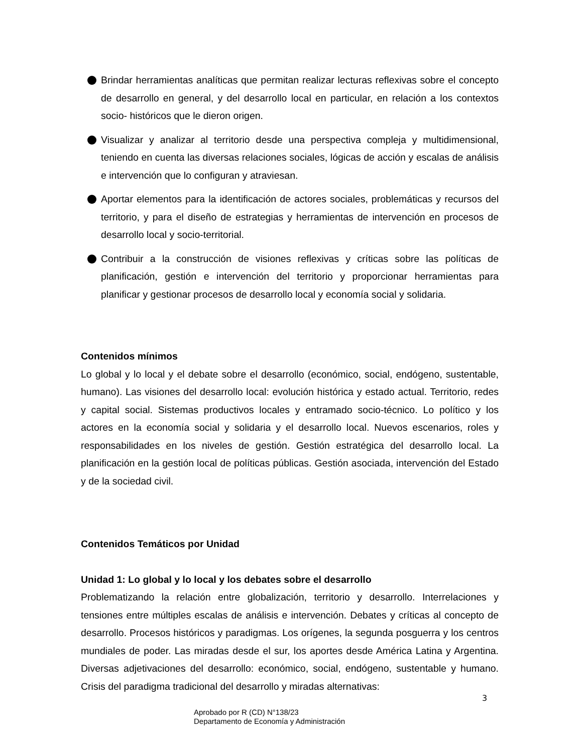Brindar herramientas analíticas que permitan realizar lecturas reflexivas sobre el concepto de desarrollo en general, y del desarrollo local en particular, en relación a los contextos socio- históricos que le dieron origen.
Visualizar y analizar al territorio desde una perspectiva compleja y multidimensional, teniendo en cuenta las diversas relaciones sociales, lógicas de acción y escalas de análisis e intervención que lo configuran y atraviesan.
Aportar elementos para la identificación de actores sociales, problemáticas y recursos del territorio, y para el diseño de estrategias y herramientas de intervención en procesos de desarrollo local y socio-territorial.
Contribuir a la construcción de visiones reflexivas y críticas sobre las políticas de planificación, gestión e intervención del territorio y proporcionar herramientas para planificar y gestionar procesos de desarrollo local y economía social y solidaria.
Contenidos mínimos
Lo global y lo local y el debate sobre el desarrollo (económico, social, endógeno, sustentable, humano). Las visiones del desarrollo local: evolución histórica y estado actual. Territorio, redes y capital social. Sistemas productivos locales y entramado socio-técnico. Lo político y los actores en la economía social y solidaria y el desarrollo local. Nuevos escenarios, roles y responsabilidades en los niveles de gestión. Gestión estratégica del desarrollo local. La planificación en la gestión local de políticas públicas. Gestión asociada, intervención del Estado y de la sociedad civil.
Contenidos Temáticos por Unidad
Unidad 1: Lo global y lo local y los debates sobre el desarrollo
Problematizando la relación entre globalización, territorio y desarrollo. Interrelaciones y tensiones entre múltiples escalas de análisis e intervención. Debates y críticas al concepto de desarrollo. Procesos históricos y paradigmas. Los orígenes, la segunda posguerra y los centros mundiales de poder. Las miradas desde el sur, los aportes desde América Latina y Argentina. Diversas adjetivaciones del desarrollo: económico, social, endógeno, sustentable y humano. Crisis del paradigma tradicional del desarrollo y miradas alternativas:
3
Aprobado por R (CD) N°138/23
Departamento de Economía y Administración